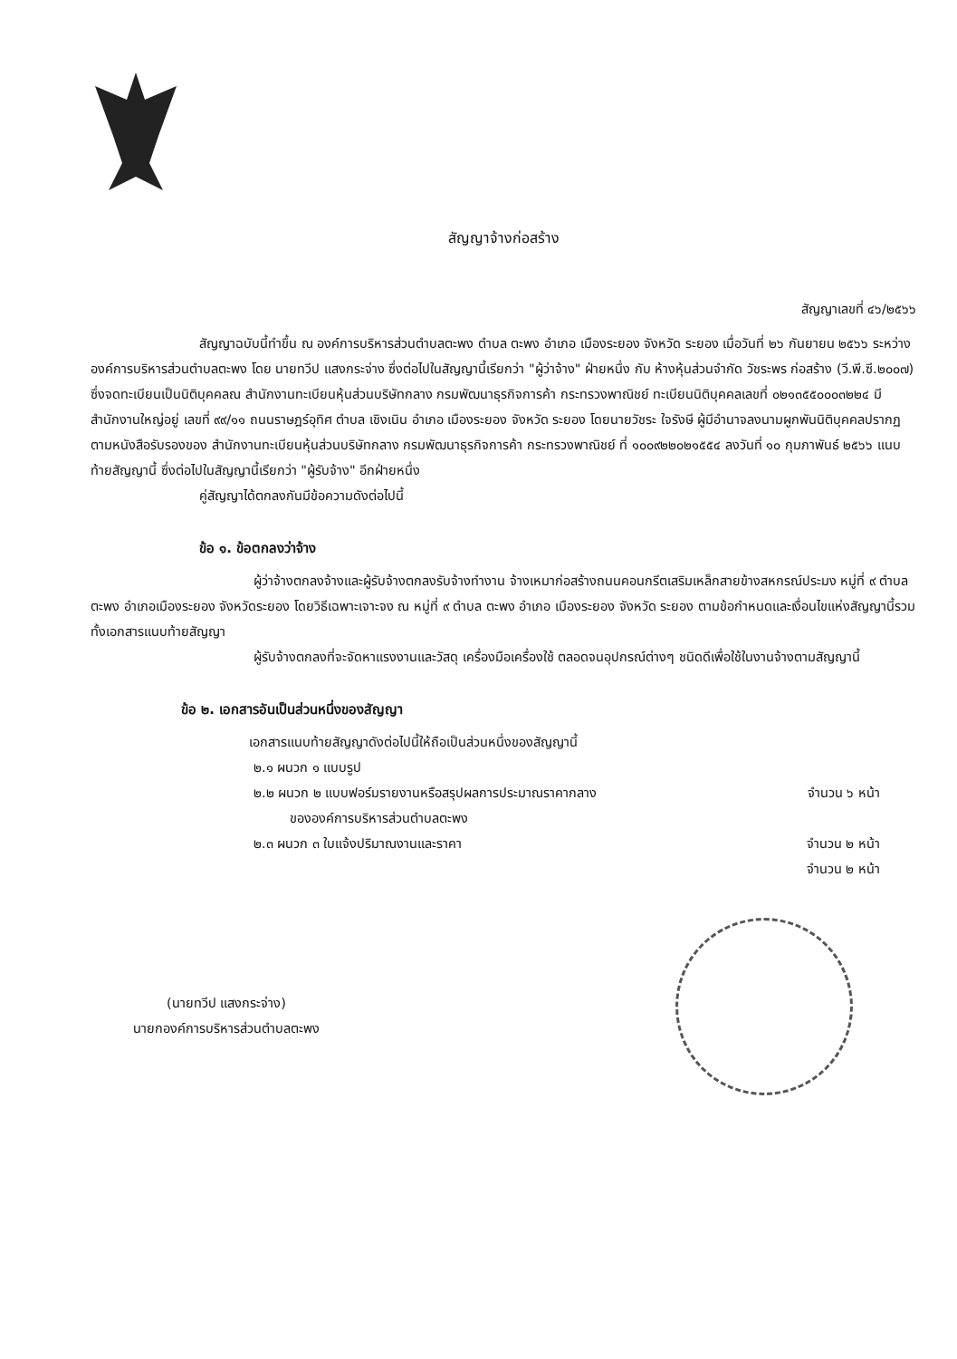สัญญาจ้างก่อสร้าง
สัญญาเลขที่ ๔๖/๒๕๖๖
สัญญาฉบับนี้ทำขึ้น ณ องค์การบริหารส่วนตำบลตะพง ตำบล ตะพง อำเภอ เมืองระยอง จังหวัด ระยอง เมื่อวันที่ ๒๖ กันยายน ๒๕๖๖ ระหว่าง องค์การบริหารส่วนตำบลตะพง โดย นายทวีป แสงกระจ่าง ซึ่งต่อไปในสัญญานี้เรียกว่า "ผู้ว่าจ้าง" ฝ่ายหนึ่ง กับ ห้างหุ้นส่วนจำกัด วัชระพร ก่อสร้าง (วี.พี.ซี.๒๐๐๗) ซึ่งจดทะเบียนเป็นนิติบุคคลณ สำนักงานทะเบียนหุ้นส่วนบริษัทกลาง กรมพัฒนาธุรกิจการค้า กระทรวงพาณิชย์ ทะเบียนนิติบุคคลเลขที่ ๐๒๑๓๕๕๐๐๐๓๒๒๔ มีสำนักงานใหญ่อยู่ เลขที่ ๙๙/๑๑ ถนนราษฎร์อุทิศ ตำบล เชิงเนิน อำเภอ เมืองระยอง จังหวัด ระยอง โดยนายวัชระ ใจรังษี ผู้มีอำนาจลงนามผูกพันนิติบุคคลปรากฏตามหนังสือรับรองของ สำนักงานทะเบียนหุ้นส่วนบริษัทกลาง กรมพัฒนาธุรกิจการค้า กระทรวงพาณิชย์ ที่ ๑๐๐๙๒๒๐๒๑๕๕๔ ลงวันที่ ๑๐ กุมภาพันธ์ ๒๕๖๖ แนบท้ายสัญญานี้ ซึ่งต่อไปในสัญญานี้เรียกว่า "ผู้รับจ้าง" อีกฝ่ายหนึ่ง
คู่สัญญาได้ตกลงกันมีข้อความดังต่อไปนี้
ข้อ ๑. ข้อตกลงว่าจ้าง
ผู้ว่าจ้างตกลงจ้างและผู้รับจ้างตกลงรับจ้างทำงาน จ้างเหมาก่อสร้างถนนคอนกรีตเสริมเหล็กสายข้างสหกรณ์ประมง หมู่ที่ ๙ ตำบลตะพง อำเภอเมืองระยอง จังหวัดระยอง โดยวิธีเฉพาะเจาะจง ณ หมู่ที่ ๙ ตำบล ตะพง อำเภอ เมืองระยอง จังหวัด ระยอง ตามข้อกำหนดและเงื่อนไขแห่งสัญญานี้รวมทั้งเอกสารแนบท้ายสัญญา
ผู้รับจ้างตกลงที่จะจัดหาแรงงานและวัสดุ เครื่องมือเครื่องใช้ ตลอดจนอุปกรณ์ต่างๆ ชนิดดีเพื่อใช้ในงานจ้างตามสัญญานี้
ข้อ ๒. เอกสารอันเป็นส่วนหนึ่งของสัญญา
เอกสารแนบท้ายสัญญาดังต่อไปนี้ให้ถือเป็นส่วนหนึ่งของสัญญานี้
๒.๑ ผนวก ๑ แบบรูป
๒.๒ ผนวก ๒ แบบฟอร์มรายงานหรือสรุปผลการประมาณราคากลาง จำนวน ๖ หน้า
ขององค์การบริหารส่วนตำบลตะพง
๒.๓ ผนวก ๓ ใบแจ้งปริมาณงานและราคา จำนวน ๒ หน้า
จำนวน ๒ หน้า
(นายทวีป แสงกระจ่าง)
นายกองค์การบริหารส่วนตำบลตะพง